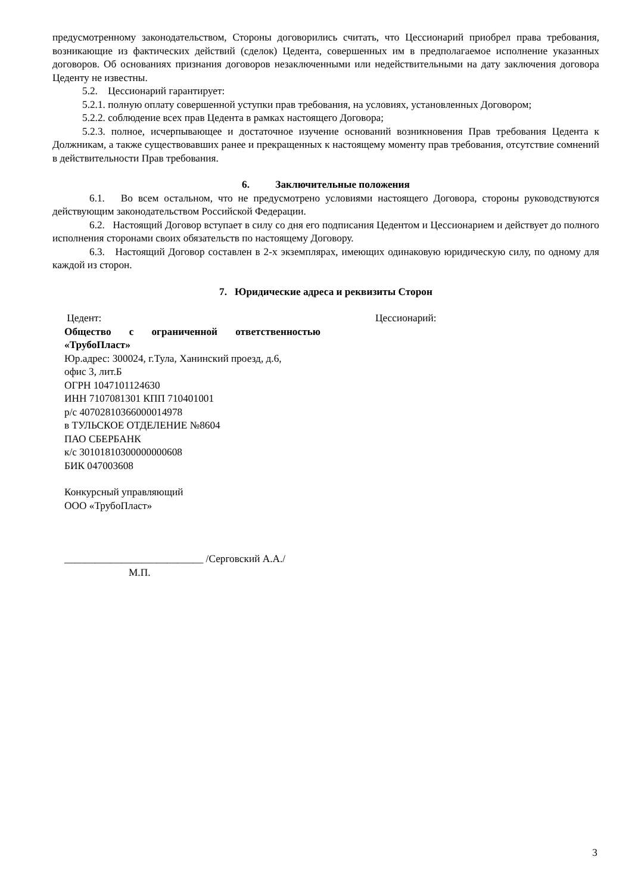предусмотренному законодательством, Стороны договорились считать, что Цессионарий приобрел права требования, возникающие из фактических действий (сделок) Цедента, совершенных им в предполагаемое исполнение указанных договоров. Об основаниях признания договоров незаключенными или недействительными на дату заключения договора Цеденту не известны.
5.2. Цессионарий гарантирует:
5.2.1. полную оплату совершенной уступки прав требования, на условиях, установленных Договором;
5.2.2. соблюдение всех прав Цедента в рамках настоящего Договора;
5.2.3. полное, исчерпывающее и достаточное изучение оснований возникновения Прав требования Цедента к Должникам, а также существовавших ранее и прекращенных к настоящему моменту прав требования, отсутствие сомнений в действительности Прав требования.
6. Заключительные положения
6.1. Во всем остальном, что не предусмотрено условиями настоящего Договора, стороны руководствуются действующим законодательством Российской Федерации.
6.2. Настоящий Договор вступает в силу со дня его подписания Цедентом и Цессионарием и действует до полного исполнения сторонами своих обязательств по настоящему Договору.
6.3. Настоящий Договор составлен в 2-х экземплярах, имеющих одинаковую юридическую силу, по одному для каждой из сторон.
7. Юридические адреса и реквизиты Сторон
Цедент:
Общество с ограниченной ответственностью «ТрубоПласт»
Юр.адрес: 300024, г.Тула, Ханинский проезд, д.6,
офис 3, лит.Б
ОГРН 1047101124630
ИНН 7107081301 КПП 710401001
р/с 40702810366000014978
в ТУЛЬСКОЕ ОТДЕЛЕНИЕ №8604
ПАО СБЕРБАНК
к/с 30101810300000000608
БИК 047003608
Конкурсный управляющий
ООО «ТрубоПласт»
___________________________ /Серговский А.А./
М.П.
Цессионарий:
3